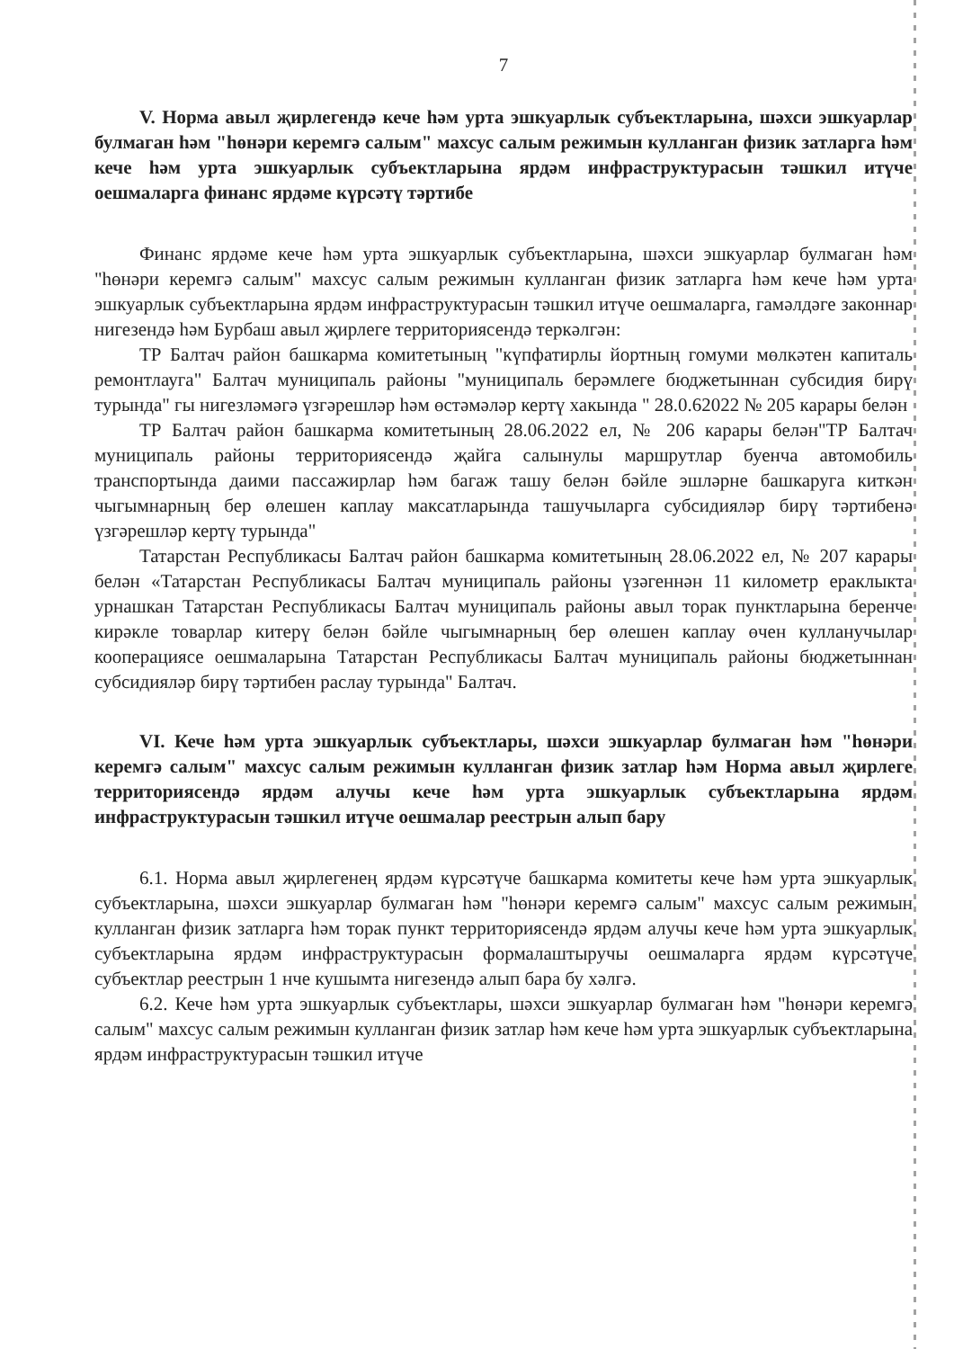7
V. Норма авыл җирлегендә кече һәм урта эшкуарлык субъектларына, шәхси эшкуарлар булмаган һәм "һөнәри керемгә салым" махсус салым режимын кулланган физик затларга һәм кече һәм урта эшкуарлык субъектларына ярдәм инфраструктурасын тәшкил итүче оешмаларга финанс ярдәме күрсәтү тәртибе
Финанс ярдәме кече һәм урта эшкуарлык субъектларына, шәхси эшкуарлар булмаган һәм "һөнәри керемгә салым" махсус салым режимын кулланган физик затларга һәм кече һәм урта эшкуарлык субъектларына ярдәм инфраструктурасын тәшкил итүче оешмаларга, гамәлдәге законнар нигезендә һәм Бурбаш авыл җирлеге территориясендә теркәлгән:
ТР Балтач район башкарма комитетының "күпфатирлы йортның гомуми мөлкәтен капиталь ремонтлауга" Балтач муниципаль районы "муниципаль берәмлеге бюджетыннан субсидия бирү турында" гы нигезләмәгә үзгәрешләр һәм өстәмәләр кертү хакында " 28.0.62022 № 205 карары белән
ТР Балтач район башкарма комитетының 28.06.2022 ел, № 206 карары белән"ТР Балтач муниципаль районы территориясендә җайга салынулы маршрутлар буенча автомобиль транспортында даими пассажирлар һәм багаж ташу белән бәйле эшләрне башкаруга киткән чыгымнарның бер өлешен каплау максатларында ташучыларга субсидияләр бирү тәртибенә үзгәрешләр кертү турында"
Татарстан Республикасы Балтач район башкарма комитетының 28.06.2022 ел, № 207 карары белән «Татарстан Республикасы Балтач муниципаль районы үзәгеннән 11 километр ераклыкта урнашкан Татарстан Республикасы Балтач муниципаль районы авыл торак пунктларына беренче кирәкле товарлар китерү белән бәйле чыгымнарның бер өлешен каплау өчен кулланучылар кооперациясе оешмаларына Татарстан Республикасы Балтач муниципаль районы бюджетыннан субсидияләр бирү тәртибен раслау турында" Балтач.
VI. Кече һәм урта эшкуарлык субъектлары, шәхси эшкуарлар булмаган һәм "һөнәри керемгә салым" махсус салым режимын кулланган физик затлар һәм Норма авыл җирлеге территориясендә ярдәм алучы кече һәм урта эшкуарлык субъектларына ярдәм инфраструктурасын тәшкил итүче оешмалар реестрын алып бару
6.1. Норма авыл җирлегенең ярдәм күрсәтүче башкарма комитеты кече һәм урта эшкуарлык субъектларына, шәхси эшкуарлар булмаган һәм "һөнәри керемгә салым" махсус салым режимын кулланган физик затларга һәм торак пункт территориясендә ярдәм алучы кече һәм урта эшкуарлык субъектларына ярдәм инфраструктурасын формалаштыручы оешмаларга ярдәм күрсәтүче субъектлар реестрын 1 нче кушымта нигезендә алып бара бу хәлгә.
6.2. Кече һәм урта эшкуарлык субъектлары, шәхси эшкуарлар булмаган һәм "һөнәри керемгә салым" махсус салым режимын кулланган физик затлар һәм кече һәм урта эшкуарлык субъектларына ярдәм инфраструктурасын тәшкил итүче